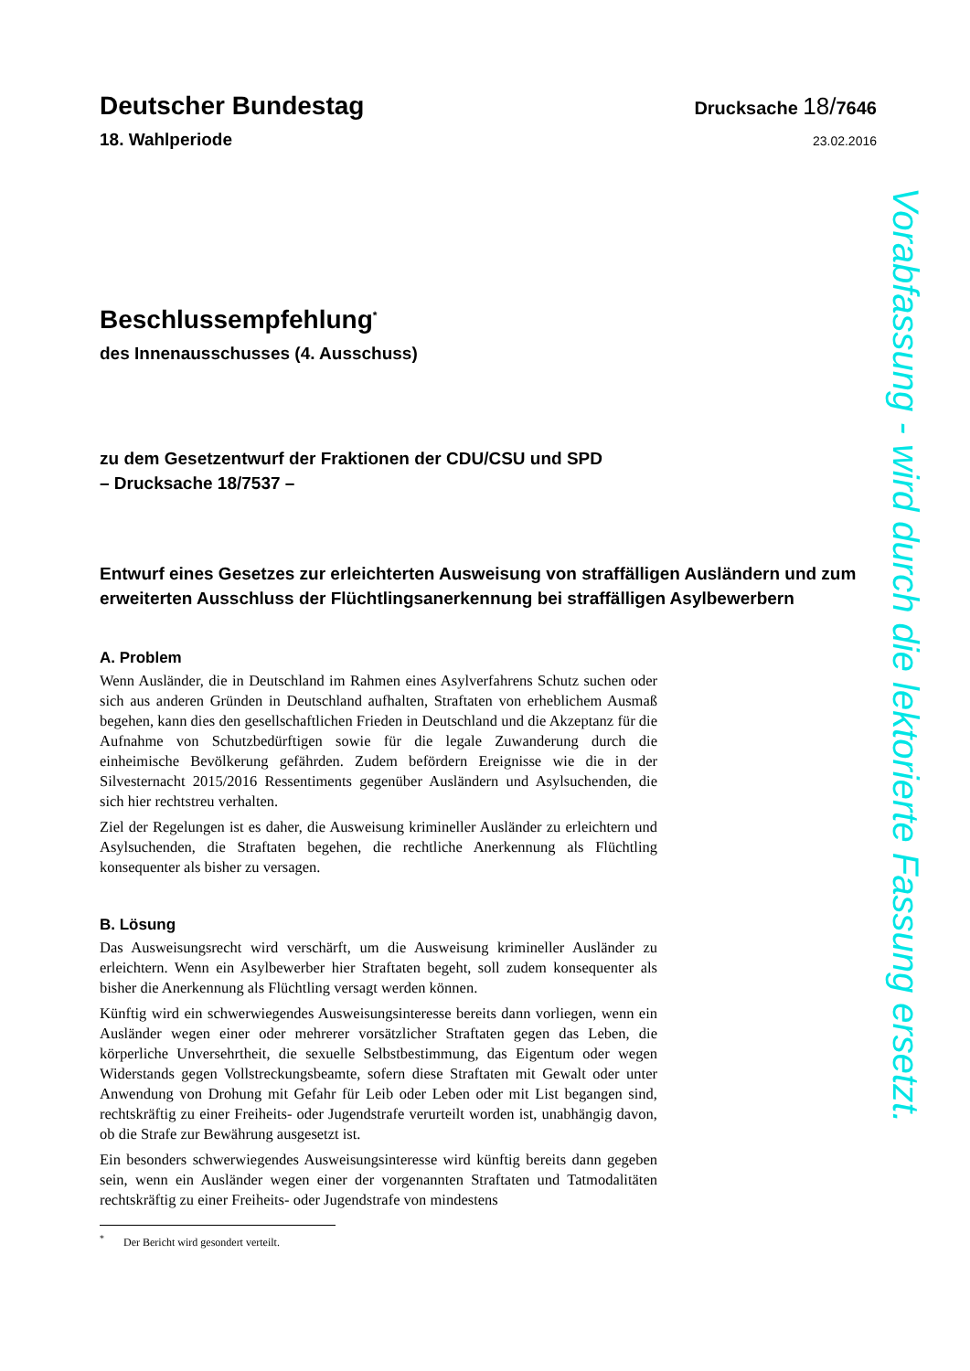Deutscher Bundestag
Drucksache 18/7646
18. Wahlperiode
23.02.2016
Beschlussempfehlung<sup>*</sup>
des Innenausschusses (4. Ausschuss)
zu dem Gesetzentwurf der Fraktionen der CDU/CSU und SPD
– Drucksache 18/7537 –
Entwurf eines Gesetzes zur erleichterten Ausweisung von straffälligen Ausländern und zum erweiterten Ausschluss der Flüchtlingsanerkennung bei straffälligen Asylbewerbern
A. Problem
Wenn Ausländer, die in Deutschland im Rahmen eines Asylverfahrens Schutz suchen oder sich aus anderen Gründen in Deutschland aufhalten, Straftaten von erheblichem Ausmaß begehen, kann dies den gesellschaftlichen Frieden in Deutschland und die Akzeptanz für die Aufnahme von Schutzbedürftigen sowie für die legale Zuwanderung durch die einheimische Bevölkerung gefährden. Zudem befördern Ereignisse wie die in der Silvesternacht 2015/2016 Ressentiments gegenüber Ausländern und Asylsuchenden, die sich hier rechtstreu verhalten.
Ziel der Regelungen ist es daher, die Ausweisung krimineller Ausländer zu erleichtern und Asylsuchenden, die Straftaten begehen, die rechtliche Anerkennung als Flüchtling konsequenter als bisher zu versagen.
B. Lösung
Das Ausweisungsrecht wird verschärft, um die Ausweisung krimineller Ausländer zu erleichtern. Wenn ein Asylbewerber hier Straftaten begeht, soll zudem konsequenter als bisher die Anerkennung als Flüchtling versagt werden können.
Künftig wird ein schwerwiegendes Ausweisungsinteresse bereits dann vorliegen, wenn ein Ausländer wegen einer oder mehrerer vorsätzlicher Straftaten gegen das Leben, die körperliche Unversehrtheit, die sexuelle Selbstbestimmung, das Eigentum oder wegen Widerstands gegen Vollstreckungsbeamte, sofern diese Straftaten mit Gewalt oder unter Anwendung von Drohung mit Gefahr für Leib oder Leben oder mit List begangen sind, rechtskräftig zu einer Freiheits- oder Jugendstrafe verurteilt worden ist, unabhängig davon, ob die Strafe zur Bewährung ausgesetzt ist.
Ein besonders schwerwiegendes Ausweisungsinteresse wird künftig bereits dann gegeben sein, wenn ein Ausländer wegen einer der vorgenannten Straftaten und Tatmodalitäten rechtskräftig zu einer Freiheits- oder Jugendstrafe von mindestens
<sup>*</sup> Der Bericht wird gesondert verteilt.
Vorabfassung - wird durch die lektorierte Fassung ersetzt.